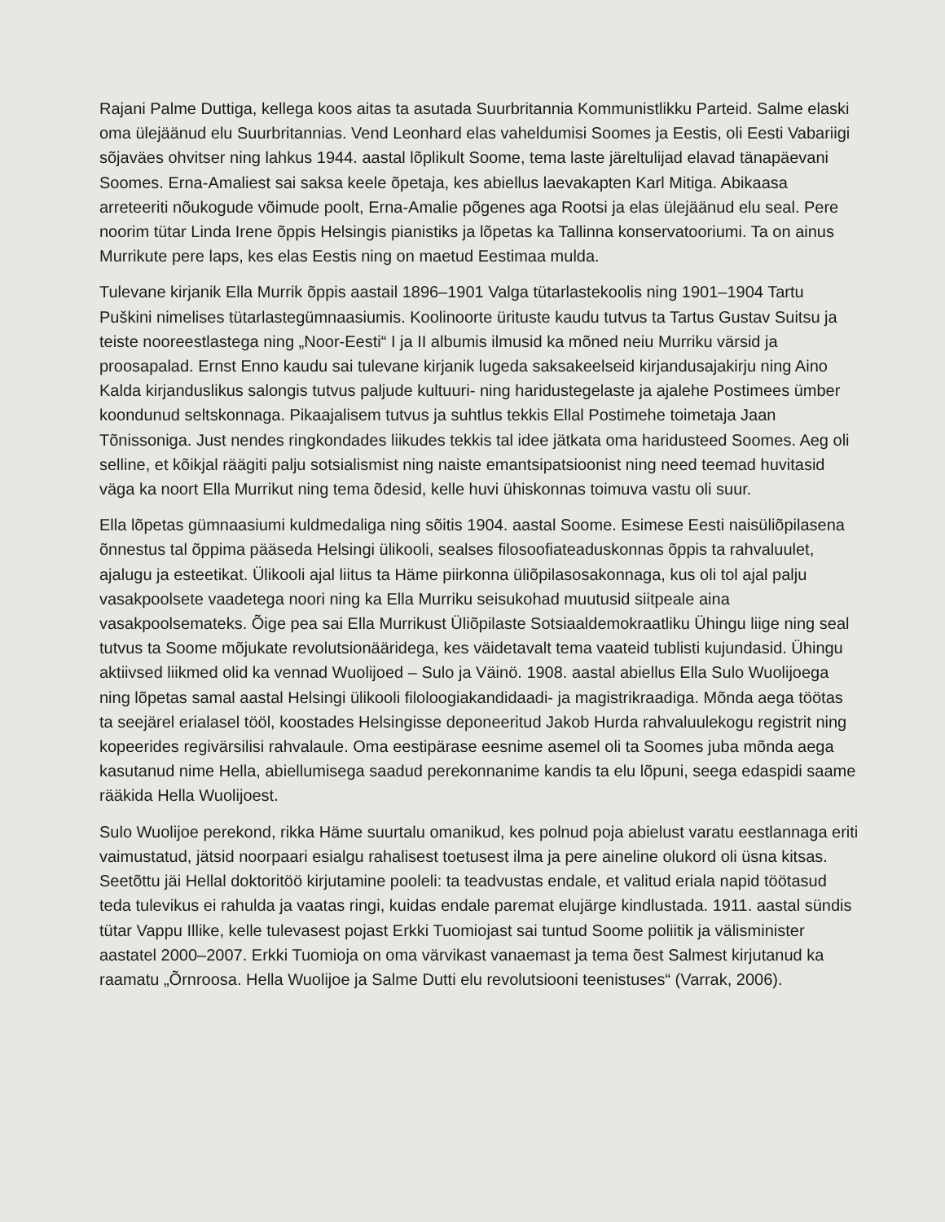Rajani Palme Duttiga, kellega koos aitas ta asutada Suurbritannia Kommunistlikku Parteid. Salme elaski oma ülejäänud elu Suurbritannias. Vend Leonhard elas vaheldumisi Soomes ja Eestis, oli Eesti Vabariigi sõjaväes ohvitser ning lahkus 1944. aastal lõplikult Soome, tema laste järeltulijad elavad tänapäevani Soomes. Erna-Amaliest sai saksa keele õpetaja, kes abiellus laevakapten Karl Mitiga. Abikaasa arreteeriti nõukogude võimude poolt, Erna-Amalie põgenes aga Rootsi ja elas ülejäänud elu seal. Pere noorim tütar Linda Irene õppis Helsingis pianistiks ja lõpetas ka Tallinna konservatooriumi. Ta on ainus Murrikute pere laps, kes elas Eestis ning on maetud Eestimaa mulda.
Tulevane kirjanik Ella Murrik õppis aastail 1896–1901 Valga tütarlastekoolis ning 1901–1904 Tartu Puškini nimelises tütarlastegümnaasiumis. Koolinoorte ürituste kaudu tutvus ta Tartus Gustav Suitsu ja teiste nooreestlastega ning „Noor-Eesti“ I ja II albumis ilmusid ka mõned neiu Murriku värsid ja proosapalad. Ernst Enno kaudu sai tulevane kirjanik lugeda saksakeelseid kirjandusajakirju ning Aino Kalda kirjanduslikus salongis tutvus paljude kultuuri- ning haridustegelaste ja ajalehe Postimees ümber koondunud seltskonnaga. Pikaajalisem tutvus ja suhtlus tekkis Ellal Postimehe toimetaja Jaan Tõnissoniga. Just nendes ringkondades liikudes tekkis tal idee jätkata oma haridusteed Soomes. Aeg oli selline, et kõikjal räägiti palju sotsialismist ning naiste emantsipatsioonist ning need teemad huvitasid väga ka noort Ella Murrikut ning tema õdesid, kelle huvi ühiskonnas toimuva vastu oli suur.
Ella lõpetas gümnaasiumi kuldmedaliga ning sõitis 1904. aastal Soome. Esimese Eesti naisüliõpilasena õnnestus tal õppima pääseda Helsingi ülikooli, sealses filosoofiateaduskonnas õppis ta rahvaluulet, ajalugu ja esteetikat. Ülikooli ajal liitus ta Häme piirkonna üliõpilasosakonnaga, kus oli tol ajal palju vasakpoolsete vaadetega noori ning ka Ella Murriku seisukohad muutusid siitpeale aina vasakpoolsemateks. Õige pea sai Ella Murrikust Üliõpilaste Sotsiaaldemokraatliku Ühingu liige ning seal tutvus ta Soome mõjukate revolutsionääridega, kes väidetavalt tema vaateid tublisti kujundasid. Ühingu aktiivsed liikmed olid ka vennad Wuolijoed – Sulo ja Väinö. 1908. aastal abiellus Ella Sulo Wuolijoega ning lõpetas samal aastal Helsingi ülikooli filoloogiakandidaadi- ja magistrikraadiga. Mõnda aega töötas ta seejärel erialasel tööl, koostades Helsingisse deponeeritud Jakob Hurda rahvaluulekogu registrit ning kopeerides regivärsilisi rahvalaule. Oma eestipärase eesnime asemel oli ta Soomes juba mõnda aega kasutanud nime Hella, abiellumisega saadud perekonnanime kandis ta elu lõpuni, seega edaspidi saame rääkida Hella Wuolijoest.
Sulo Wuolijoe perekond, rikka Häme suurtalu omanikud, kes polnud poja abielust varatu eestlannaga eriti vaimustatud, jätsid noorpaari esialgu rahalisest toetusest ilma ja pere aineline olukord oli üsna kitsas. Seetõttu jäi Hellal doktoritöö kirjutamine pooleli: ta teadvustas endale, et valitud eriala napid töötasud teda tulevikus ei rahulda ja vaatas ringi, kuidas endale paremat elujärge kindlustada. 1911. aastal sündis tütar Vappu Illike, kelle tulevasest pojast Erkki Tuomiojast sai tuntud Soome poliitik ja välisminister aastatel 2000–2007. Erkki Tuomioja on oma värvikast vanaemast ja tema õest Salmest kirjutanud ka raamatu „Õrnroosa. Hella Wuolijoe ja Salme Dutti elu revolutsiooni teenistuses“ (Varrak, 2006).